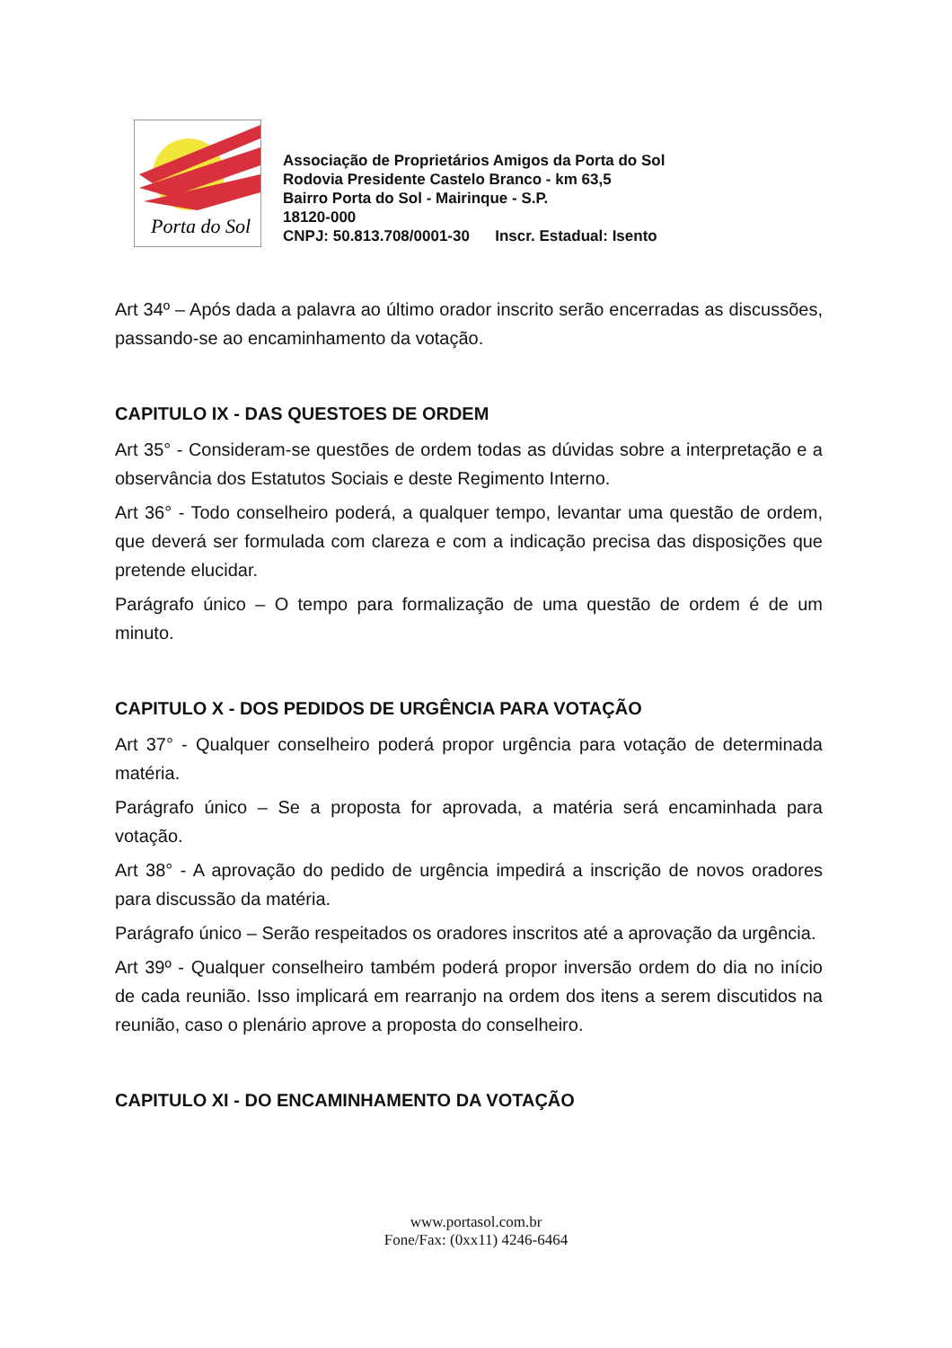Porta do Sol
Associação de Proprietários Amigos da Porta do Sol
Rodovia Presidente Castelo Branco - km 63,5
Bairro Porta do Sol - Mairinque - S.P.
18120-000
CNPJ: 50.813.708/0001-30 Inscr. Estadual: Isento
Art 34º – Após dada a palavra ao último orador inscrito serão encerradas as discussões, passando-se ao encaminhamento da votação.
CAPITULO IX - DAS QUESTOES DE ORDEM
Art 35° - Consideram-se questões de ordem todas as dúvidas sobre a interpretação e a observância dos Estatutos Sociais e deste Regimento Interno.
Art 36° - Todo conselheiro poderá, a qualquer tempo, levantar uma questão de ordem, que deverá ser formulada com clareza e com a indicação precisa das disposições que pretende elucidar.
Parágrafo único – O tempo para formalização de uma questão de ordem é de um minuto.
CAPITULO X - DOS PEDIDOS DE URGÊNCIA PARA VOTAÇÃO
Art 37° - Qualquer conselheiro poderá propor urgência para votação de determinada matéria.
Parágrafo único – Se a proposta for aprovada, a matéria será encaminhada para votação.
Art 38° - A aprovação do pedido de urgência impedirá a inscrição de novos oradores para discussão da matéria.
Parágrafo único – Serão respeitados os oradores inscritos até a aprovação da urgência.
Art 39º - Qualquer conselheiro também poderá propor inversão ordem do dia no início de cada reunião. Isso implicará em rearranjo na ordem dos itens a serem discutidos na reunião, caso o plenário aprove a proposta do conselheiro.
CAPITULO XI - DO ENCAMINHAMENTO DA VOTAÇÃO
www.portasol.com.br
Fone/Fax: (0xx11) 4246-6464